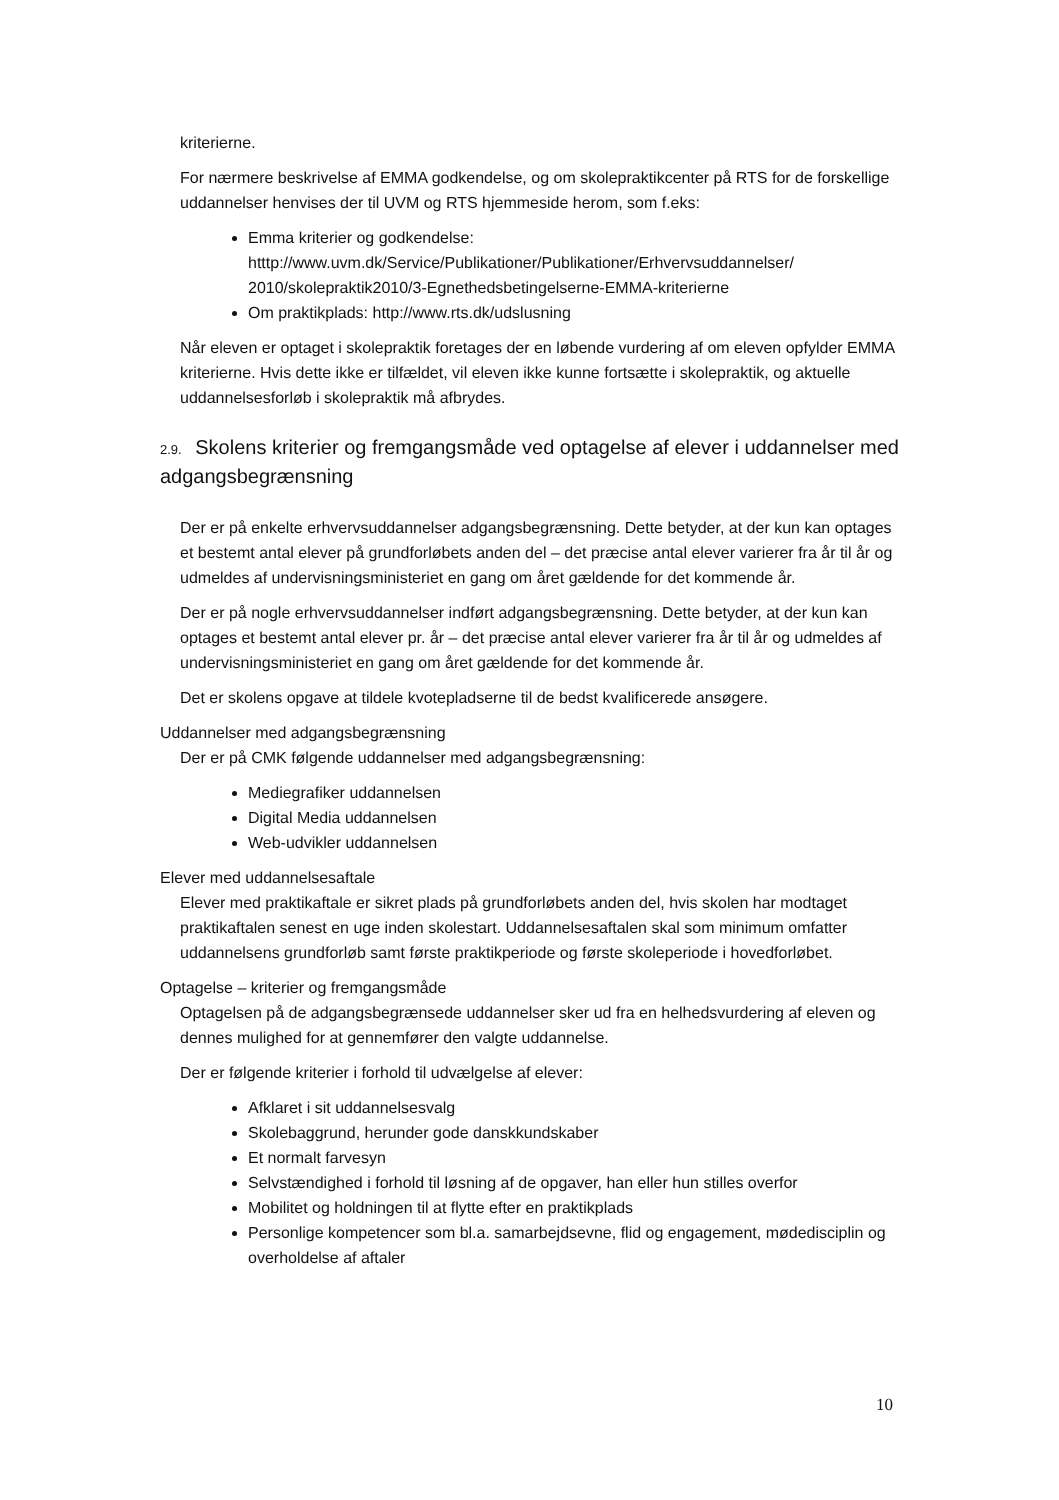kriterierne.
For nærmere beskrivelse af EMMA godkendelse, og om skolepraktikcenter på RTS for de forskellige uddannelser henvises der til UVM og RTS hjemmeside herom, som f.eks:
Emma kriterier og godkendelse: htttp://www.uvm.dk/Service/Publikationer/Publikationer/Erhvervsuddannelser/ 2010/skolepraktik2010/3-Egnethedsbetingelserne-EMMA-kriterierne
Om praktikplads: http://www.rts.dk/udslusning
Når eleven er optaget i skolepraktik foretages der en løbende vurdering af om eleven opfylder EMMA kriterierne. Hvis dette ikke er tilfældet, vil eleven ikke kunne fortsætte i skolepraktik, og aktuelle uddannelsesforløb i skolepraktik må afbrydes.
2.9. Skolens kriterier og fremgangsmåde ved optagelse af elever i uddannelser med adgangsbegrænsning
Der er på enkelte erhvervsuddannelser adgangsbegrænsning. Dette betyder, at der kun kan optages et bestemt antal elever på grundforløbets anden del – det præcise antal elever varierer fra år til år og udmeldes af undervisningsministeriet en gang om året gældende for det kommende år.
Der er på nogle erhvervsuddannelser indført adgangsbegrænsning. Dette betyder, at der kun kan optages et bestemt antal elever pr. år – det præcise antal elever varierer fra år til år og udmeldes af undervisningsministeriet en gang om året gældende for det kommende år.
Det er skolens opgave at tildele kvotepladserne til de bedst kvalificerede ansøgere.
Uddannelser med adgangsbegrænsning
Der er på CMK følgende uddannelser med adgangsbegrænsning:
Mediegrafiker uddannelsen
Digital Media uddannelsen
Web-udvikler uddannelsen
Elever med uddannelsesaftale
Elever med praktikaftale er sikret plads på grundforløbets anden del, hvis skolen har modtaget praktikaftalen senest en uge inden skolestart. Uddannelsesaftalen skal som minimum omfatter uddannelsens grundforløb samt første praktikperiode og første skoleperiode i hovedforløbet.
Optagelse – kriterier og fremgangsmåde
Optagelsen på de adgangsbegrænsede uddannelser sker ud fra en helhedsvurdering af eleven og dennes mulighed for at gennemfører den valgte uddannelse.
Der er følgende kriterier i forhold til udvælgelse af elever:
Afklaret i sit uddannelsesvalg
Skolebaggrund, herunder gode danskkundskaber
Et normalt farvesyn
Selvstændighed i forhold til løsning af de opgaver, han eller hun stilles overfor
Mobilitet og holdningen til at flytte efter en praktikplads
Personlige kompetencer som bl.a. samarbejdsevne, flid og engagement, mødedisciplin og overholdelse af aftaler
10